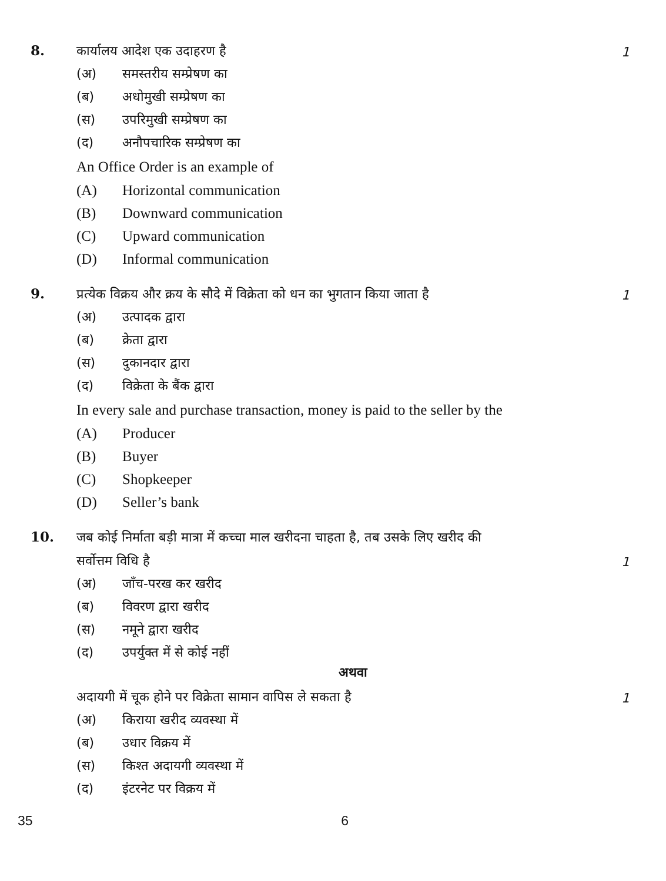8.
कार्यालय आदेश एक उदाहरण है 1
(अ) समस्तरीय सम्प्रेषण का
(ब) अधोमुखी सम्प्रेषण का
(स) उपरिमुखी सम्प्रेषण का
(द) अनौपचारिक सम्प्रेषण का
An Office Order is an example of
(A) Horizontal communication
(B) Downward communication
(C) Upward communication
(D) Informal communication
9.
प्रत्येक विक्रय और क्रय के सौदे में विक्रेता को धन का भुगतान किया जाता है 1
(अ) उत्पादक द्वारा
(ब) क्रेता द्वारा
(स) दुकानदार द्वारा
(द) विक्रेता के बैंक द्वारा
In every sale and purchase transaction, money is paid to the seller by the
(A) Producer
(B) Buyer
(C) Shopkeeper
(D) Seller’s bank
10.
जब कोई निर्माता बड़ी मात्रा में कच्चा माल खरीदना चाहता है, तब उसके लिए खरीद की
सर्वोत्तम विधि है 1
(अ) जाँच-परख कर खरीद
(ब) विवरण द्वारा खरीद
(स) नमूने द्वारा खरीद
(द) उपर्युक्त में से कोई नहीं
अथवा
अदायगी में चूक होने पर विक्रेता सामान वापिस ले सकता है 1
(अ) किराया खरीद व्यवस्था में
(ब) उधार विक्रय में
(स) किश्त अदायगी व्यवस्था में
(द) इंटरनेट पर विक्रय में
35 6